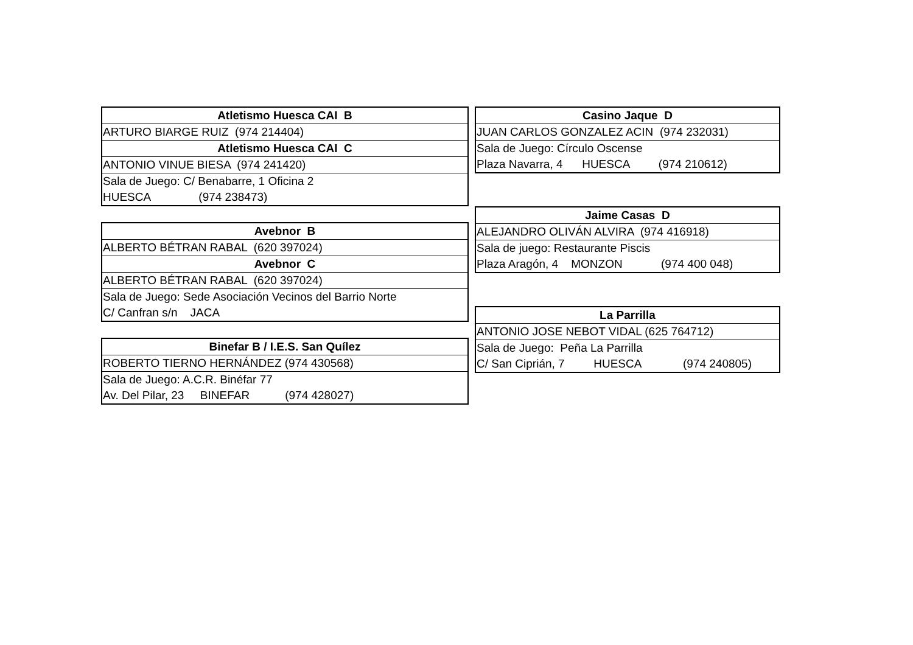| Atletismo Huesca CAI B |
| --- |
| ARTURO BIARGE RUIZ (974 214404) |
| Atletismo Huesca CAI C |
| ANTONIO VINUE BIESA (974 241420) |
| Sala de Juego: C/ Benabarre, 1 Oficina 2 |
| HUESCA (974 238473) |
| Avebnor B |
| --- |
| ALBERTO BÉTRAN RABAL (620 397024) |
| Avebnor C |
| ALBERTO BÉTRAN RABAL (620 397024) |
| Sala de Juego: Sede Asociación Vecinos del Barrio Norte |
| C/ Canfran s/n JACA |
| Binefar B / I.E.S. San Quílez |
| --- |
| ROBERTO TIERNO HERNÁNDEZ (974 430568) |
| Sala de Juego: A.C.R. Binéfar 77 |
| Av. Del Pilar, 23 BINEFAR (974 428027) |
| Casino Jaque D |
| --- |
| JUAN CARLOS GONZALEZ ACIN (974 232031) |
| Sala de Juego: Círculo Oscense |
| Plaza Navarra, 4 HUESCA (974 210612) |
| Jaime Casas D |
| --- |
| ALEJANDRO OLIVÁN ALVIRA (974 416918) |
| Sala de juego: Restaurante Piscis |
| Plaza Aragón, 4 MONZON (974 400 048) |
| La Parrilla |
| --- |
| ANTONIO JOSE NEBOT VIDAL (625 764712) |
| Sala de Juego: Peña La Parrilla |
| C/ San Ciprián, 7 HUESCA (974 240805) |